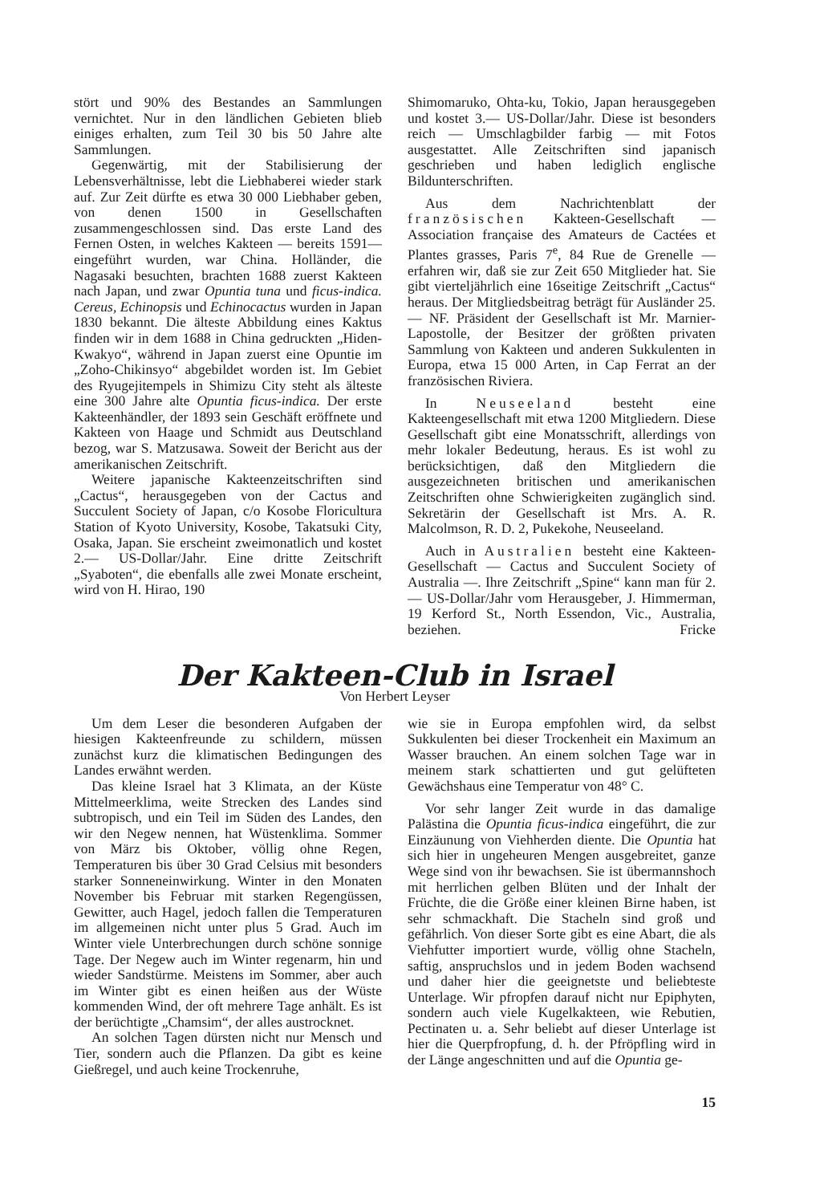stört und 90% des Bestandes an Sammlungen vernichtet. Nur in den ländlichen Gebieten blieb einiges erhalten, zum Teil 30 bis 50 Jahre alte Sammlungen.
Gegenwärtig, mit der Stabilisierung der Lebensverhältnisse, lebt die Liebhaberei wieder stark auf. Zur Zeit dürfte es etwa 30 000 Liebhaber geben, von denen 1500 in Gesellschaften zusammengeschlossen sind. Das erste Land des Fernen Osten, in welches Kakteen — bereits 1591— eingeführt wurden, war China. Holländer, die Nagasaki besuchten, brachten 1688 zuerst Kakteen nach Japan, und zwar Opuntia tuna und ficus-indica. Cereus, Echinopsis und Echinocactus wurden in Japan 1830 bekannt. Die älteste Abbildung eines Kaktus finden wir in dem 1688 in China gedruckten „Hiden-Kwakyo“, während in Japan zuerst eine Opuntie im „Zoho-Chikinsyo“ abgebildet worden ist. Im Gebiet des Ryugejitempels in Shimizu City steht als älteste eine 300 Jahre alte Opuntia ficus-indica. Der erste Kakteenhändler, der 1893 sein Geschäft eröffnete und Kakteen von Haage und Schmidt aus Deutschland bezog, war S. Matzusawa. Soweit der Bericht aus der amerikanischen Zeitschrift.
Weitere japanische Kakteenzeitschriften sind „Cactus“, herausgegeben von der Cactus and Succulent Society of Japan, c/o Kosobe Floricultura Station of Kyoto University, Kosobe, Takatsuki City, Osaka, Japan. Sie erscheint zweimonatlich und kostet 2.— US-Dollar/Jahr. Eine dritte Zeitschrift „Syaboten“, die ebenfalls alle zwei Monate erscheint, wird von H. Hirao, 190
Shimomaruko, Ohta-ku, Tokio, Japan herausgegeben und kostet 3.— US-Dollar/Jahr. Diese ist besonders reich — Umschlagbilder farbig — mit Fotos ausgestattet. Alle Zeitschriften sind japanisch geschrieben und haben lediglich englische Bildunterschriften.
Aus dem Nachrichtenblatt der französischen Kakteen-Gesellschaft — Association française des Amateurs de Cactées et Plantes grasses, Paris 7<sup>e</sup>, 84 Rue de Grenelle — erfahren wir, daß sie zur Zeit 650 Mitglieder hat. Sie gibt vierteljährlich eine 16seitige Zeitschrift „Cactus“ heraus. Der Mitgliedsbeitrag beträgt für Ausländer 25.— NF. Präsident der Gesellschaft ist Mr. Marnier-Lapostolle, der Besitzer der größten privaten Sammlung von Kakteen und anderen Sukkulenten in Europa, etwa 15 000 Arten, in Cap Ferrat an der französischen Riviera.
In Neuseeland besteht eine Kakteengesellschaft mit etwa 1200 Mitgliedern. Diese Gesellschaft gibt eine Monatsschrift, allerdings von mehr lokaler Bedeutung, heraus. Es ist wohl zu berücksichtigen, daß den Mitgliedern die ausgezeichneten britischen und amerikanischen Zeitschriften ohne Schwierigkeiten zugänglich sind. Sekretärin der Gesellschaft ist Mrs. A. R. Malcolmson, R. D. 2, Pukekohe, Neuseeland.
Auch in Australien besteht eine Kakteen-Gesellschaft — Cactus and Succulent Society of Australia —. Ihre Zeitschrift „Spine“ kann man für 2.— US-Dollar/Jahr vom Herausgeber, J. Himmerman, 19 Kerford St., North Essendon, Vic., Australia, beziehen. Fricke
Der Kakteen-Club in Israel
Von Herbert Leyser
Um dem Leser die besonderen Aufgaben der hiesigen Kakteenfreunde zu schildern, müssen zunächst kurz die klimatischen Bedingungen des Landes erwähnt werden.
Das kleine Israel hat 3 Klimata, an der Küste Mittelmeerklima, weite Strecken des Landes sind subtropisch, und ein Teil im Süden des Landes, den wir den Negew nennen, hat Wüstenklima. Sommer von März bis Oktober, völlig ohne Regen, Temperaturen bis über 30 Grad Celsius mit besonders starker Sonneneinwirkung. Winter in den Monaten November bis Februar mit starken Regengüssen, Gewitter, auch Hagel, jedoch fallen die Temperaturen im allgemeinen nicht unter plus 5 Grad. Auch im Winter viele Unterbrechungen durch schöne sonnige Tage. Der Negew auch im Winter regenarm, hin und wieder Sandstürme. Meistens im Sommer, aber auch im Winter gibt es einen heißen aus der Wüste kommenden Wind, der oft mehrere Tage anhält. Es ist der berüchtigte „Chamsim“, der alles austrocknet.
An solchen Tagen dürsten nicht nur Mensch und Tier, sondern auch die Pflanzen. Da gibt es keine Gießregel, und auch keine Trockenruhe,
wie sie in Europa empfohlen wird, da selbst Sukkulenten bei dieser Trockenheit ein Maximum an Wasser brauchen. An einem solchen Tage war in meinem stark schattierten und gut gelüfteten Gewächshaus eine Temperatur von 48° C.
Vor sehr langer Zeit wurde in das damalige Palästina die Opuntia ficus-indica eingeführt, die zur Einzäunung von Viehherden diente. Die Opuntia hat sich hier in ungeheuren Mengen ausgebreitet, ganze Wege sind von ihr bewachsen. Sie ist übermannshoch mit herrlichen gelben Blüten und der Inhalt der Früchte, die die Größe einer kleinen Birne haben, ist sehr schmackhaft. Die Stacheln sind groß und gefährlich. Von dieser Sorte gibt es eine Abart, die als Viehfutter importiert wurde, völlig ohne Stacheln, saftig, anspruchslos und in jedem Boden wachsend und daher hier die geeignetste und beliebteste Unterlage. Wir pfropfen darauf nicht nur Epiphyten, sondern auch viele Kugelkakteen, wie Rebutien, Pectinaten u. a. Sehr beliebt auf dieser Unterlage ist hier die Querpfropfung, d. h. der Pfröpfling wird in der Länge angeschnitten und auf die Opuntia ge-
15